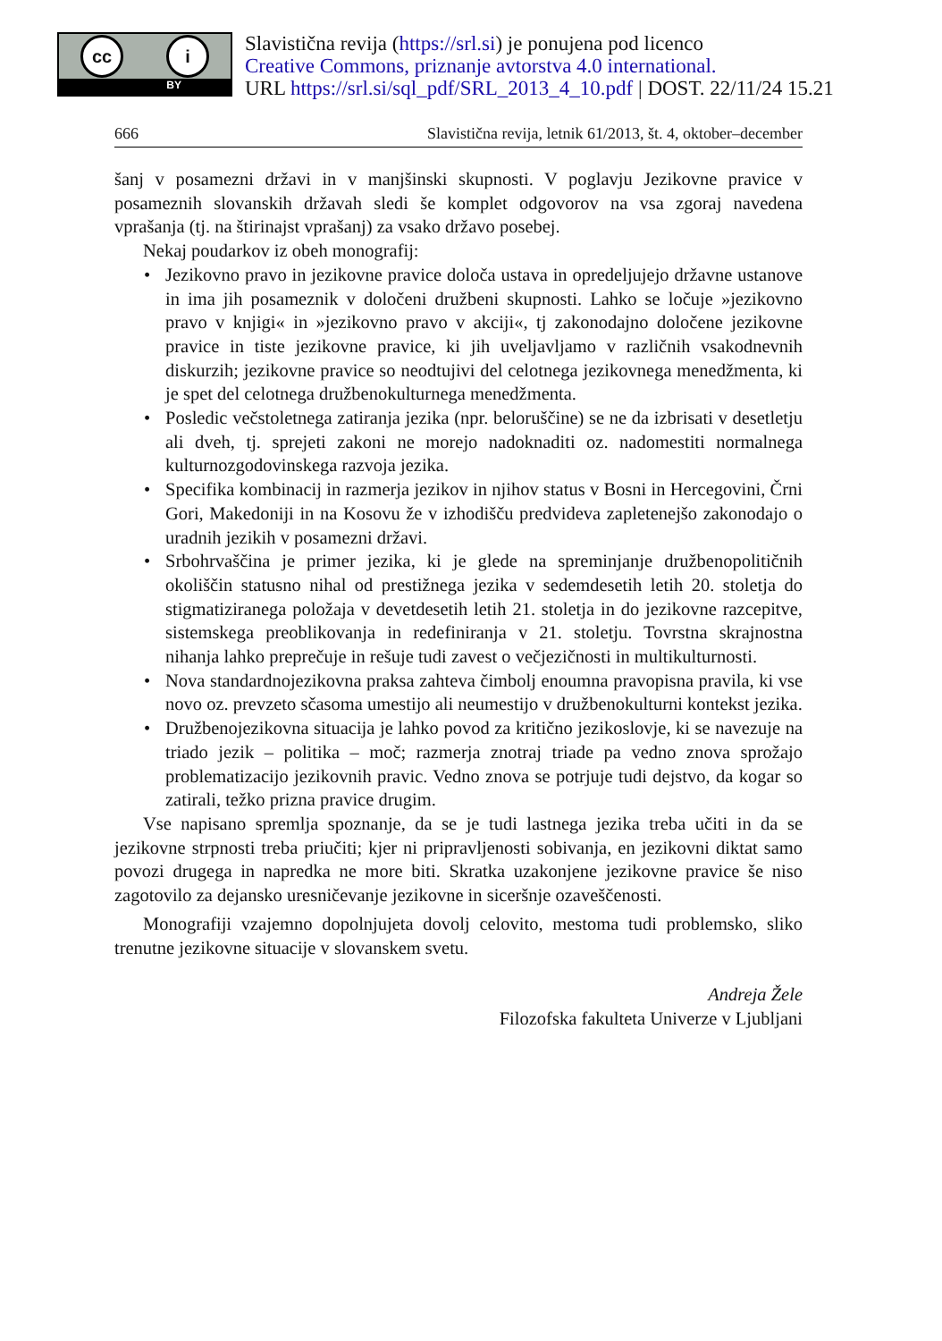cc i
BY
Slavistična revija (https://srl.si) je ponujena pod licenco
Creative Commons, priznanje avtorstva 4.0 international.
URL https://srl.si/sql_pdf/SRL_2013_4_10.pdf | DOST. 22/11/24 15.21
666 Slavistična revija, letnik 61/2013, št. 4, oktober–december
šanj v posamezni državi in v manjšinski skupnosti. V poglavju Jezikovne pravice v posameznih slovanskih državah sledi še komplet odgovorov na vsa zgoraj navedena vprašanja (tj. na štirinajst vprašanj) za vsako državo posebej.
Nekaj poudarkov iz obeh monografij:
• Jezikovno pravo in jezikovne pravice določa ustava in opredeljujejo državne ustanove in ima jih posameznik v določeni družbeni skupnosti. Lahko se ločuje »jezikovno pravo v knjigi« in »jezikovno pravo v akciji«, tj zakonodajno določene jezikovne pravice in tiste jezikovne pravice, ki jih uveljavljamo v različnih vsakodnevnih diskurzih; jezikovne pravice so neodtujivi del celotnega jezikovnega menedžmenta, ki je spet del celotnega družbenokulturnega menedžmenta.
• Posledic večstoletnega zatiranja jezika (npr. beloruščine) se ne da izbrisati v desetletju ali dveh, tj. sprejeti zakoni ne morejo nadoknaditi oz. nadomestiti normalnega kulturnozgodovinskega razvoja jezika.
• Specifika kombinacij in razmerja jezikov in njihov status v Bosni in Hercegovini, Črni Gori, Makedoniji in na Kosovu že v izhodišču predvideva zapletenejšo zakonodajo o uradnih jezikih v posamezni državi.
• Srbohrvaščina je primer jezika, ki je glede na spreminjanje družbenopolitičnih okoliščin statusno nihal od prestižnega jezika v sedemdesetih letih 20. stoletja do stigmatiziranega položaja v devetdesetih letih 21. stoletja in do jezikovne razcepitve, sistemskega preoblikovanja in redefiniranja v 21. stoletju. Tovrstna skrajnostna nihanja lahko preprečuje in rešuje tudi zavest o večjezičnosti in multikulturnosti.
• Nova standardnojezikovna praksa zahteva čimbolj enoumna pravopisna pravila, ki vse novo oz. prevzeto sčasoma umestijo ali neumestijo v družbenokulturni kontekst jezika.
• Družbenojezikovna situacija je lahko povod za kritično jezikoslovje, ki se navezuje na triado jezik – politika – moč; razmerja znotraj triade pa vedno znova sprožajo problematizacijo jezikovnih pravic. Vedno znova se potrjuje tudi dejstvo, da kogar so zatirali, težko prizna pravice drugim.
Vse napisano spremlja spoznanje, da se je tudi lastnega jezika treba učiti in da se jezikovne strpnosti treba priučiti; kjer ni pripravljenosti sobivanja, en jezikovni diktat samo povozi drugega in napredka ne more biti. Skratka uzakonjene jezikovne pravice še niso zagotovilo za dejansko uresničevanje jezikovne in siceršnje ozaveščenosti.
Monografiji vzajemno dopolnjujeta dovolj celovito, mestoma tudi problemsko, sliko trenutne jezikovne situacije v slovanskem svetu.
Andreja Žele
Filozofska fakulteta Univerze v Ljubljani